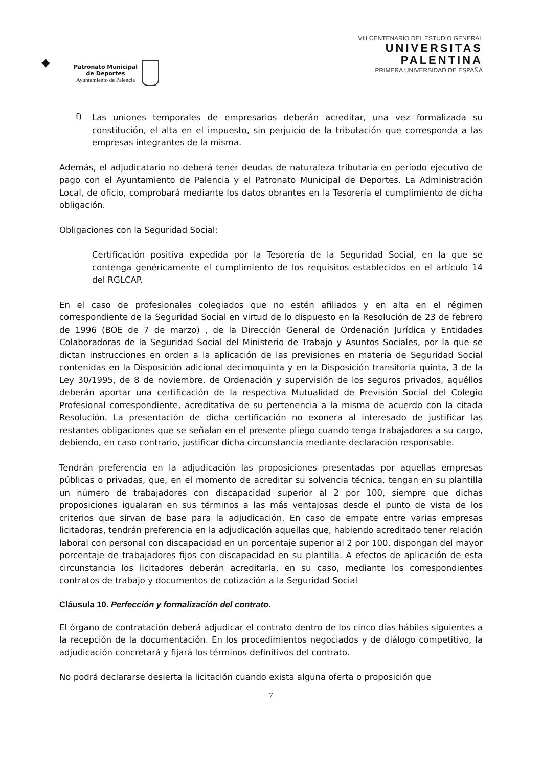✦
Patronato Municipal
de Deportes
Ayuntamiento de Palencia
VIII CENTENARIO DEL ESTUDIO GENERAL
UNIVERSITAS
PALENTINA
PRIMERA UNIVERSIDAD DE ESPAÑA
f)
Las uniones temporales de empresarios deberán acreditar, una vez formalizada su constitución, el alta en el impuesto, sin perjuicio de la tributación que corresponda a las empresas integrantes de la misma.
Además, el adjudicatario no deberá tener deudas de naturaleza tributaria en período ejecutivo de pago con el Ayuntamiento de Palencia y el Patronato Municipal de Deportes. La Administración Local, de oficio, comprobará mediante los datos obrantes en la Tesorería el cumplimiento de dicha obligación.
Obligaciones con la Seguridad Social:
Certificación positiva expedida por la Tesorería de la Seguridad Social, en la que se contenga genéricamente el cumplimiento de los requisitos establecidos en el artículo 14 del RGLCAP.
En el caso de profesionales colegiados que no estén afiliados y en alta en el régimen correspondiente de la Seguridad Social en virtud de lo dispuesto en la Resolución de 23 de febrero de 1996 (BOE de 7 de marzo) , de la Dirección General de Ordenación Jurídica y Entidades Colaboradoras de la Seguridad Social del Ministerio de Trabajo y Asuntos Sociales, por la que se dictan instrucciones en orden a la aplicación de las previsiones en materia de Seguridad Social contenidas en la Disposición adicional decimoquinta y en la Disposición transitoria quinta, 3 de la Ley 30/1995, de 8 de noviembre, de Ordenación y supervisión de los seguros privados, aquéllos deberán aportar una certificación de la respectiva Mutualidad de Previsión Social del Colegio Profesional correspondiente, acreditativa de su pertenencia a la misma de acuerdo con la citada Resolución. La presentación de dicha certificación no exonera al interesado de justificar las restantes obligaciones que se señalan en el presente pliego cuando tenga trabajadores a su cargo, debiendo, en caso contrario, justificar dicha circunstancia mediante declaración responsable.
Tendrán preferencia en la adjudicación las proposiciones presentadas por aquellas empresas públicas o privadas, que, en el momento de acreditar su solvencia técnica, tengan en su plantilla un número de trabajadores con discapacidad superior al 2 por 100, siempre que dichas proposiciones igualaran en sus términos a las más ventajosas desde el punto de vista de los criterios que sirvan de base para la adjudicación. En caso de empate entre varias empresas licitadoras, tendrán preferencia en la adjudicación aquellas que, habiendo acreditado tener relación laboral con personal con discapacidad en un porcentaje superior al 2 por 100, dispongan del mayor porcentaje de trabajadores fijos con discapacidad en su plantilla. A efectos de aplicación de esta circunstancia los licitadores deberán acreditarla, en su caso, mediante los correspondientes contratos de trabajo y documentos de cotización a la Seguridad Social
Cláusula 10. Perfección y formalización del contrato.
El órgano de contratación deberá adjudicar el contrato dentro de los cinco días hábiles siguientes a la recepción de la documentación. En los procedimientos negociados y de diálogo competitivo, la adjudicación concretará y fijará los términos definitivos del contrato.
No podrá declararse desierta la licitación cuando exista alguna oferta o proposición que
7